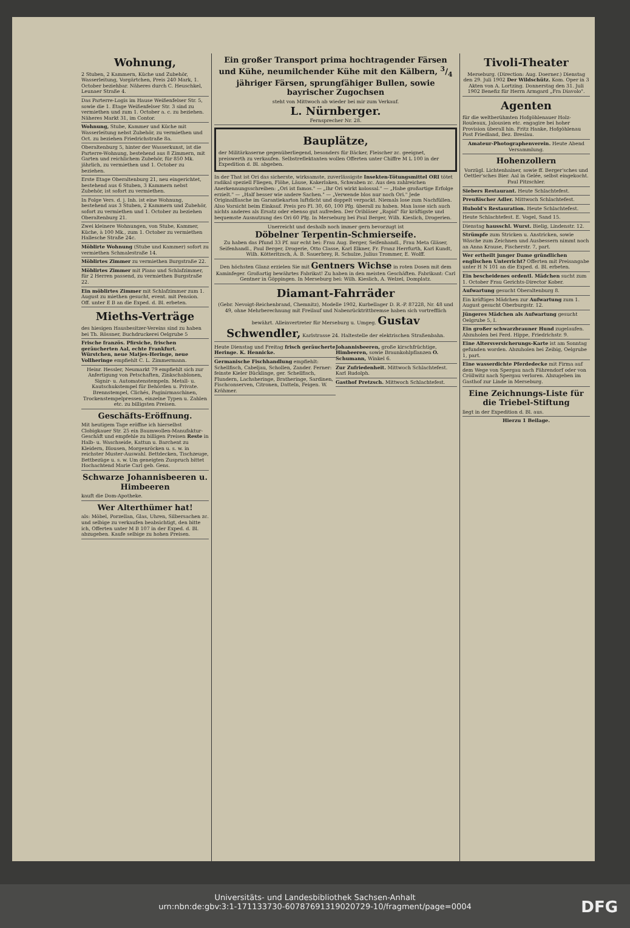Wohnung,
2 Stuben, 2 Kammern, Küche und Zubehör, Wasserleitung, Vorgärtchen, Preis 240 Mark, 1. October beziehbar. Näheres durch C. Heuschkel, Leunaer Straße 4.
Das Parterre-Logis im Hause Weißenfelser Str. 5, sowie die 1. Etage Weißenfelser Str. 3 sind zu vermiethen und zum 1. October a. c. zu beziehen. Näheres Markt 31, im Contor.
Wohnung, Stube, Kammer und Küche mit Wasserleitung nebst Zubehör, zu vermiethen und Oct. zu beziehen Friedrichstraße 8a.
Oberaltenburg 5, hinter der Wasserkunst, ist die Parterre-Wohnung, bestehend aus 8 Zimmern, mit Garten und reichlichem Zubehör, für 850 Mk. jährlich, zu vermiethen und 1. October zu beziehen.
Erste Etage Oberaltenburg 21, neu eingerichtet, bestehend aus 6 Stuben, 3 Kammern nebst Zubehör, ist sofort zu vermiethen.
In Folge Vers. d. j. Inh. ist eine Wohnung, bestehend aus 3 Stuben, 2 Kammern und Zubehör, sofort zu vermiethen und 1. October zu beziehen Oberaltenburg 21.
Zwei kleinere Wohnungen, von Stube, Kammer, Küche, à 100 Mk., zum 1. October zu vermiethen Hallesche Straße 24c.
Möblirte Wohnung (Stube und Kammer) sofort zu vermiethen Schmalestraße 14.
Möblirtes Zimmer zu vermiethen Burgstraße 22.
Möblirtes Zimmer mit Piano und Schlafzimmer, für 2 Herren passend, zu vermiethen Burgstraße 22.
Ein möblirtes Zimmer mit Schlafzimmer zum 1. August zu miethen gesucht, event. mit Pension. Off. unter E B an die Exped. d. Bl. erbeten.
Mieths-Verträge
des hiesigen Hausbesitzer-Vereins sind zu haben bei Th. Rössner, Buchdruckerei Oelgrube 5
Frische französ. Pfirsiche, frischen geräucherten Aal, echte Frankfurt. Würstchen, neue Matjes-Heringe, neue Vollheringe empfiehlt C. L. Zimmermann.
Heinr. Hessler, Neumarkt 79 empfiehlt sich zur Anfertigung von Petschaften, Zinkschablonen, Signir- u. Automatenstempeln. Metall- u. Kautschukstempel für Behörden u. Private. Brennstempel, Clichés, Paginirmaschinen, Trockenstempelpressen, einzelne Typen u. Zahlen etc. zu billigsten Preisen.
Geschäfts-Eröffnung.
Mit heutigem Tage eröffne ich hierselbst Clobigkauer Str. 25 ein Baumwollen-Manufaktur-Geschäft und empfehle zu billigen Preisen Reste in Halb- u. Waschseide, Kattun u. Barchent zu Kleidern, Blousen, Morgenröcken u. s. w. in reichster Muster-Auswahl. Bettdecken, Tischzeuge, Bettbezüge u. s. w. Um geneigten Zuspruch bittet Hochachtend Marie Carl geb. Gens.
Schwarze Johannisbeeren u. Himbeeren
kauft die Dom-Apotheke.
Wer Alterthümer hat!
als: Möbel, Porzellan, Glas, Uhren, Silbersachen zc. und selbige zu verkaufen beabsichtigt, den bitte ich, Offerten unter M B 107 in der Exped. d. Bl. abzugeben. Kaufe selbige zu hohen Preisen.
Ein großer Transport prima hochtragender Färsen und Kühe, neumilchender Kühe mit den Kälbern, 3/4 jähriger Färsen, sprungfähiger Bullen, sowie bayrischer Zugochsen
steht von Mittwoch ab wieder bei mir zum Verkauf.
L. Nürnberger.
Fernsprecher Nr. 28.
Bauplätze,
der Militärkaserne gegenüberliegend, besonders für Bäcker, Fleischer zc. geeignet, preiswerth zu verkaufen. Selbstreflektanten wollen Offerten unter Chiffre M L 100 in der Expedition d. Bl. abgeben.
In der That ist Ori das sicherste, wirksamste, zuverlässigste Insekten-Tötungsmittel ORI tötet radikal speziell Fliegen, Flöhe, Läuse, Kakerlaken, Schwaben zc. Aus den zahlreichen Anerkennungsschreiben: „Ori ist famos." — „Ihr Ori wirkt kolossal." — „Habe großartige Erfolge erzielt." — „Half besser wie andere Sachen." — „Verwende blos nur noch Ori." Jede Originalflasche im Garantiekarton luftdicht und doppelt verpackt. Niemals lose zum Nachfüllen. Also Vorsicht beim Einkauf. Preis pro Fl. 30, 60, 100 Pfg. überall zu haben. Man lasse sich auch nichts anderes als Ersatz oder ebenso gut aufreden. Der Oribläser „Rapid" für kräftigste und bequemste Ausnutzung des Ori 60 Pfg. In Merseburg bei Paul Berger, Wilh. Kieslich, Drogerien.
Unerreicht und deshalb noch immer gern bevorzugt ist
Döbelner Terpentin-Schmierseife.
Zu haben das Pfund 33 Pf. nur echt bei: Frau Aug. Berger, Seifenhandl., Frau Meta Gläser, Seifenhandl., Paul Berger, Drogerie, Otto Classe, Karl Elkner, Fr. Franz Herrfurth, Karl Kundt, Wilh. Kötteritzsch, A. B. Sauerbrey, R. Schulze, Julius Trommer, E. Wolff.
Den höchsten Glanz erzielen Sie mit Gentners Wichse in roten Dosen mit dem Kaminfeger. Großartig bewährtes Fabrikat! Zu haben in den meisten Geschäften. Fabrikant: Carl Gentner in Göppingen. In Merseburg bei: Wilh. Kieslich, A. Welzel, Domplatz.
Diamant-Fahrräder
(Gebr. Nevoigt-Reichenbrand, Chemnitz), Modelle 1902, Kurbellager D. R.-P. 87228, Nr. 48 und 49, ohne Mehrberechnung mit Freilauf und Nabenrücktrittbremse haben sich vortrefflich bewährt. Alleinvertreter für Merseburg u. Umgeg. Gustav Schwendler, Karlstrasse 24. Haltestelle der elektrischen Straßenbahn.
Heute Dienstag und Freitag frisch geräucherte Heringe. K. Hennicke.
Germanische Fischhandlung empfiehlt: Schellfisch, Cabeljau, Schollen, Zander. Ferner: feinste Kieler Bücklinge, ger. Schellfisch, Flundern, Lachsheringe, Bratheringe, Sardinen, Fischconserven, Citronen, Datteln, Feigen. W. Krähmer.
Johannisbeeren, große kirschfrüchtige, Himbeeren, sowie Braunkohlpflanzen O. Schumann, Winkel 6.
Zur Zufriedenheit. Mittwoch Schlachtefest. Karl Rudolph.
Gasthof Pretzsch. Mittwoch Schlachtefest.
Tivoli-Theater
Merseburg. (Direction: Aug. Doerner.) Dienstag den 29. Juli 1902 Der Wildschütz. Kom. Oper in 3 Akten von A. Lortzing. Donnerstag den 31. Juli 1902 Benefiz für Herrn Armgard „Fra Diavolo".
Agenten
für die weltberühmten Hofgöhlenauer Holz-Rouleaux, Jalousien etc. engagire bei hoher Provision überall hin. Fritz Hanke, Hofgöhlenau Post Friedland, Bez. Breslau.
Amateur-Photographenverein. Heute Abend Versammlung.
Hohenzollern
Vorzügl. Lichtenhainer, sowie ff. Berger'sches und Oettler'sches Bier. Aal in Gelée, selbst eingekocht. Paul Pitzschler.
Siebers Restaurant. Heute Schlachtefest.
Preußischer Adler. Mittwoch Schlachtefest.
Hubold's Restauration. Heute Schlachtefest.
Heute Schlachtefest. E. Vogel, Sand 15.
Dienstag hausschl. Wurst. Bielig, Lindenstr. 12.
Strümpfe zum Stricken u. Anstricken, sowie Wäsche zum Zeichnen und Ausbessern nimmt noch an Anna Krause, Fischerstr. 7, part.
Wer ertheilt junger Dame gründlichen englischen Unterricht? Offerten mit Preisangabe unter H N 101 an die Exped. d. Bl. erbeten.
Ein bescheidenes ordentl. Mädchen sucht zum 1. October Frau Gerichts-Director Kober.
Aufwartung gesucht Oberaltenburg 8.
Ein kräftiges Mädchen zur Aufwartung zum 1. August gesucht Oberburgstr. 12.
Jüngeres Mädchen als Aufwartung gesucht Oelgrube 5, I.
Ein großer schwarzbrauner Hund zugelaufen. Abzuholen bei Ferd. Hippe, Friedrichstr. 9.
Eine Altersversicherungs-Karte ist am Sonntag gefunden worden. Abzuholen bei Zeibig, Oelgrube 1, part.
Eine wasserdichte Pferdedecke mit Firma auf dem Wege von Spergau nach Fährendorf oder von Cröllwitz nach Spergau verloren. Abzugeben im Gasthof zur Linde in Merseburg.
Eine Zeichnungs-Liste für die Triebel-Stiftung
liegt in der Expedition d. Bl. aus.
Hierzu 1 Beilage.
Universitäts- und Landesbibliothek Sachsen-Anhalt
urn:nbn:de:gbv:3:1-171133730-60787691319020729-10/fragment/page=0004
DFG